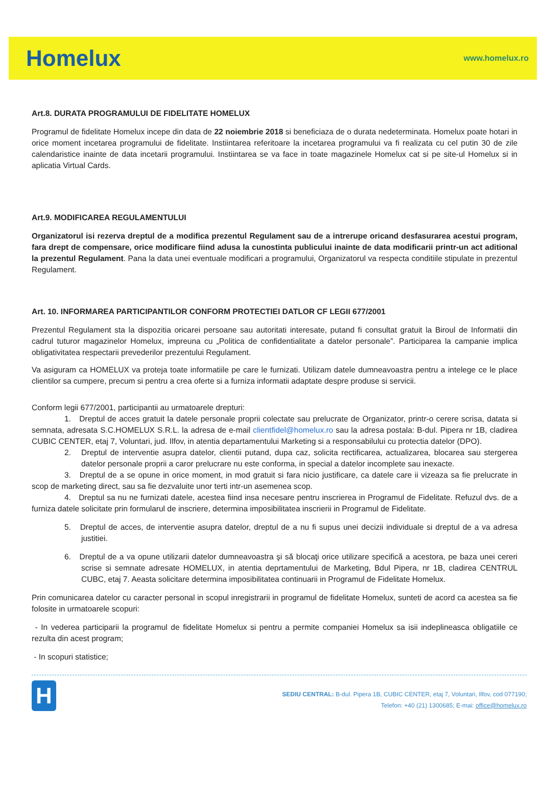Homelux www.homelux.ro
Art.8. DURATA PROGRAMULUI DE FIDELITATE HOMELUX
Programul de fidelitate Homelux incepe din data de 22 noiembrie 2018 si beneficiaza de o durata nedeterminata. Homelux poate hotari in orice moment incetarea programului de fidelitate. Instiintarea referitoare la incetarea programului va fi realizata cu cel putin 30 de zile calendaristice inainte de data incetarii programului. Instiintarea se va face in toate magazinele Homelux cat si pe site-ul Homelux si in aplicatia Virtual Cards.
Art.9. MODIFICAREA REGULAMENTULUI
Organizatorul isi rezerva dreptul de a modifica prezentul Regulament sau de a intrerupe oricand desfasurarea acestui program, fara drept de compensare, orice modificare fiind adusa la cunostinta publicului inainte de data modificarii printr-un act aditional la prezentul Regulament. Pana la data unei eventuale modificari a programului, Organizatorul va respecta conditiile stipulate in prezentul Regulament.
Art. 10. INFORMAREA PARTICIPANTILOR CONFORM PROTECTIEI DATLOR CF LEGII 677/2001
Prezentul Regulament sta la dispozitia oricarei persoane sau autoritati interesate, putand fi consultat gratuit la Biroul de Informatii din cadrul tuturor magazinelor Homelux, impreuna cu „Politica de confidentialitate a datelor personale”. Participarea la campanie implica obligativitatea respectarii prevederilor prezentului Regulament.
Va asiguram ca HOMELUX va proteja toate informatiile pe care le furnizati. Utilizam datele dumneavoastra pentru a intelege ce le place clientilor sa cumpere, precum si pentru a crea oferte si a furniza informatii adaptate despre produse si servicii.
Conform legii 677/2001, participantii au urmatoarele drepturi:
1. Dreptul de acces gratuit la datele personale proprii colectate sau prelucrate de Organizator, printr-o cerere scrisa, datata si semnata, adresata S.C.HOMELUX S.R.L. la adresa de e-mail clientfidel@homelux.ro sau la adresa postala: B-dul. Pipera nr 1B, cladirea CUBIC CENTER, etaj 7, Voluntari, jud. Ilfov, in atentia departamentului Marketing si a responsabilului cu protectia datelor (DPO).
2. Dreptul de interventie asupra datelor, clientii putand, dupa caz, solicita rectificarea, actualizarea, blocarea sau stergerea datelor personale proprii a caror prelucrare nu este conforma, in special a datelor incomplete sau inexacte.
3. Dreptul de a se opune in orice moment, in mod gratuit si fara nicio justificare, ca datele care ii vizeaza sa fie prelucrate in scop de marketing direct, sau sa fie dezvaluite unor terti intr-un asemenea scop.
4. Dreptul sa nu ne furnizati datele, acestea fiind insa necesare pentru inscrierea in Programul de Fidelitate. Refuzul dvs. de a furniza datele solicitate prin formularul de inscriere, determina imposibilitatea inscrierii in Programul de Fidelitate.
5. Dreptul de acces, de interventie asupra datelor, dreptul de a nu fi supus unei decizii individuale si dreptul de a va adresa justitiei.
6. Dreptul de a va opune utilizarii datelor dumneavoastra şi să blocaţi orice utilizare specifică a acestora, pe baza unei cereri scrise si semnate adresate HOMELUX, in atentia deprtamentului de Marketing, Bdul Pipera, nr 1B, cladirea CENTRUL CUBC, etaj 7. Aeasta solicitare determina imposibilitatea continuarii in Programul de Fidelitate Homelux.
Prin comunicarea datelor cu caracter personal in scopul inregistrarii in programul de fidelitate Homelux, sunteti de acord ca acestea sa fie folosite in urmatoarele scopuri:
- In vederea participarii la programul de fidelitate Homelux si pentru a permite companiei Homelux sa isii indeplineasca obligatiile ce rezulta din acest program;
- In scopuri statistice;
H
SEDIU CENTRAL: B-dul. Pipera 1B, CUBIC CENTER, etaj 7, Voluntari, Ilfov, cod 077190;
Telefon: +40 (21) 1300685; E-mai: office@homelux.ro